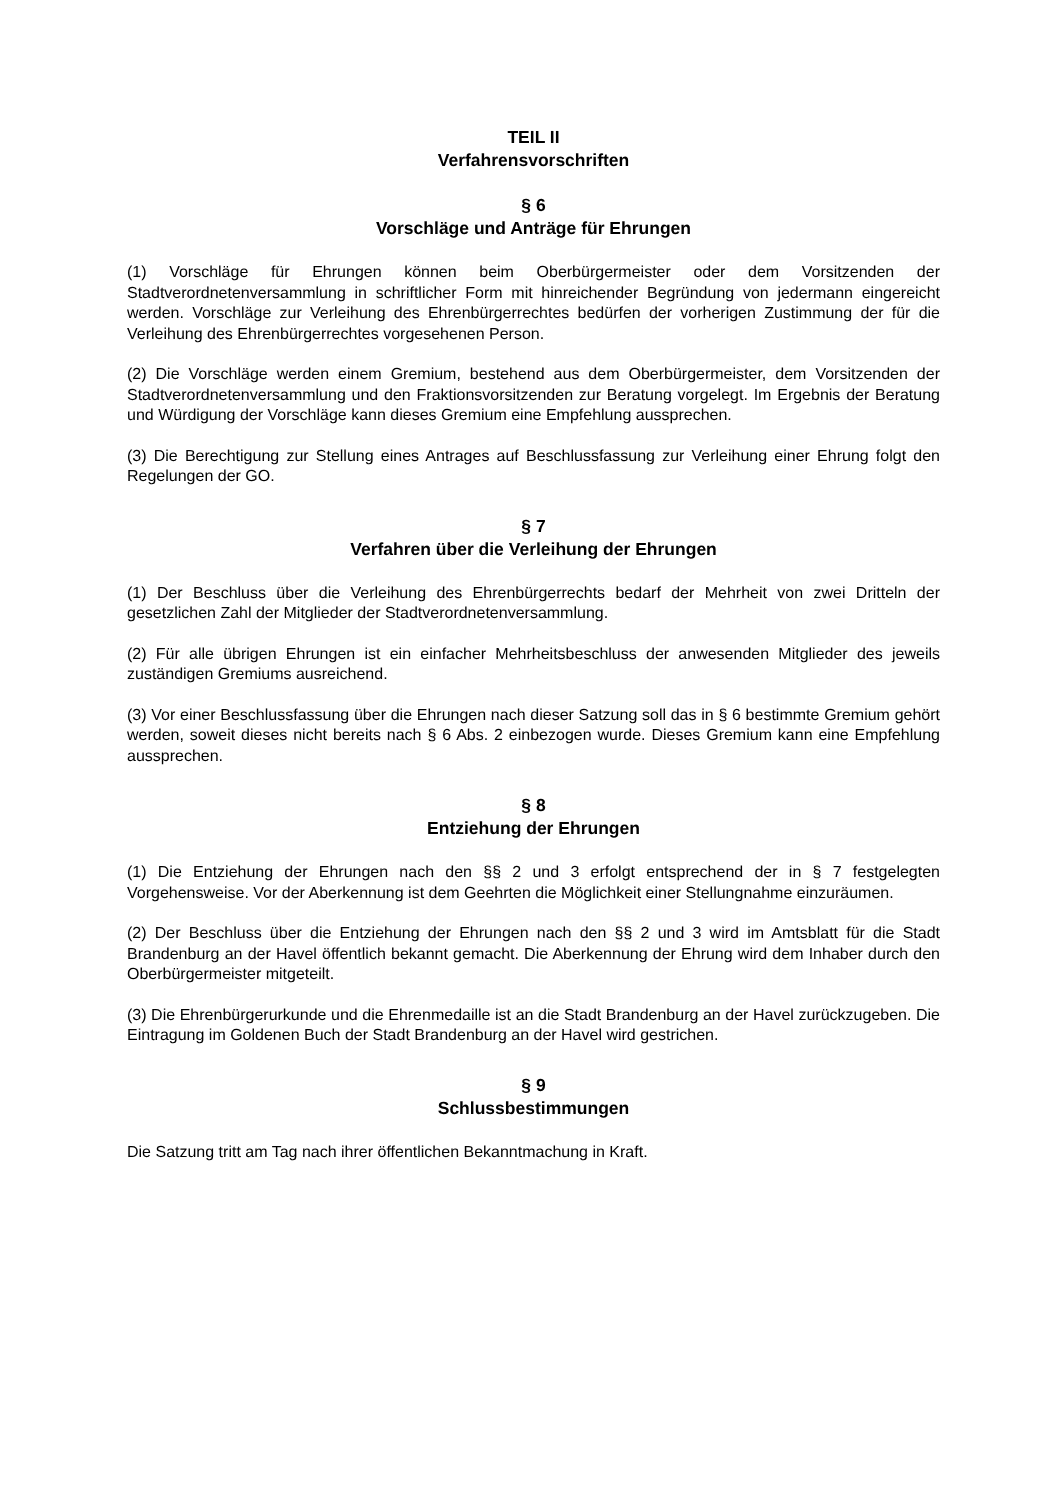TEIL II
Verfahrensvorschriften
§ 6
Vorschläge und Anträge für Ehrungen
(1) Vorschläge für Ehrungen können beim Oberbürgermeister oder dem Vorsitzenden der Stadtverordnetenversammlung in schriftlicher Form mit hinreichender Begründung von jedermann eingereicht werden. Vorschläge zur Verleihung des Ehrenbürgerrechtes bedürfen der vorherigen Zustimmung der für die Verleihung des Ehrenbürgerrechtes vorgesehenen Person.
(2) Die Vorschläge werden einem Gremium, bestehend aus dem Oberbürgermeister, dem Vorsitzenden der Stadtverordnetenversammlung und den Fraktionsvorsitzenden zur Beratung vorgelegt. Im Ergebnis der Beratung und Würdigung der Vorschläge kann dieses Gremium eine Empfehlung aussprechen.
(3) Die Berechtigung zur Stellung eines Antrages auf Beschlussfassung zur Verleihung einer Ehrung folgt den Regelungen der GO.
§ 7
Verfahren über die Verleihung der Ehrungen
(1) Der Beschluss über die Verleihung des Ehrenbürgerrechts bedarf der Mehrheit von zwei Dritteln der gesetzlichen Zahl der Mitglieder der Stadtverordnetenversammlung.
(2) Für alle übrigen Ehrungen ist ein einfacher Mehrheitsbeschluss der anwesenden Mitglieder des jeweils zuständigen Gremiums ausreichend.
(3) Vor einer Beschlussfassung über die Ehrungen nach dieser Satzung soll das in § 6 bestimmte Gremium gehört werden, soweit dieses nicht bereits nach § 6 Abs. 2 einbezogen wurde. Dieses Gremium kann eine Empfehlung aussprechen.
§ 8
Entziehung der Ehrungen
(1) Die Entziehung der Ehrungen nach den §§ 2 und 3 erfolgt entsprechend der in § 7 festgelegten Vorgehensweise. Vor der Aberkennung ist dem Geehrten die Möglichkeit einer Stellungnahme einzuräumen.
(2) Der Beschluss über die Entziehung der Ehrungen nach den §§ 2 und 3 wird im Amtsblatt für die Stadt Brandenburg an der Havel öffentlich bekannt gemacht. Die Aberkennung der Ehrung wird dem Inhaber durch den Oberbürgermeister mitgeteilt.
(3) Die Ehrenbürgerurkunde und die Ehrenmedaille ist an die Stadt Brandenburg an der Havel zurückzugeben. Die Eintragung im Goldenen Buch der Stadt Brandenburg an der Havel wird gestrichen.
§ 9
Schlussbestimmungen
Die Satzung tritt am Tag nach ihrer öffentlichen Bekanntmachung in Kraft.